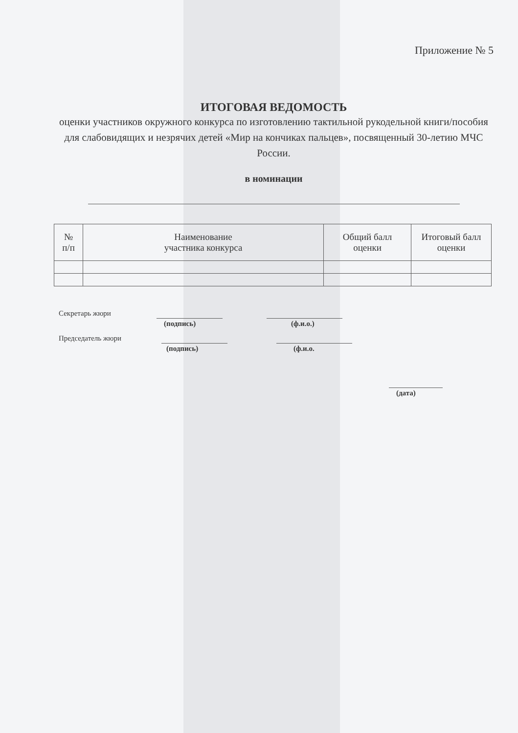Приложение № 5
ИТОГОВАЯ ВЕДОМОСТЬ
оценки участников окружного конкурса по изготовлению тактильной рукодельной книги/пособия для слабовидящих и незрячих детей «Мир на кончиках пальцев», посвященный 30-летию МЧС России.
в номинации
| № п/п | Наименование участника конкурса | Общий балл оценки | Итоговый балл оценки |
| --- | --- | --- | --- |
Секретарь жюри
(подпись) (ф.и.о.)
Председатель жюри
(подпись) (ф.и.о.
(дата)